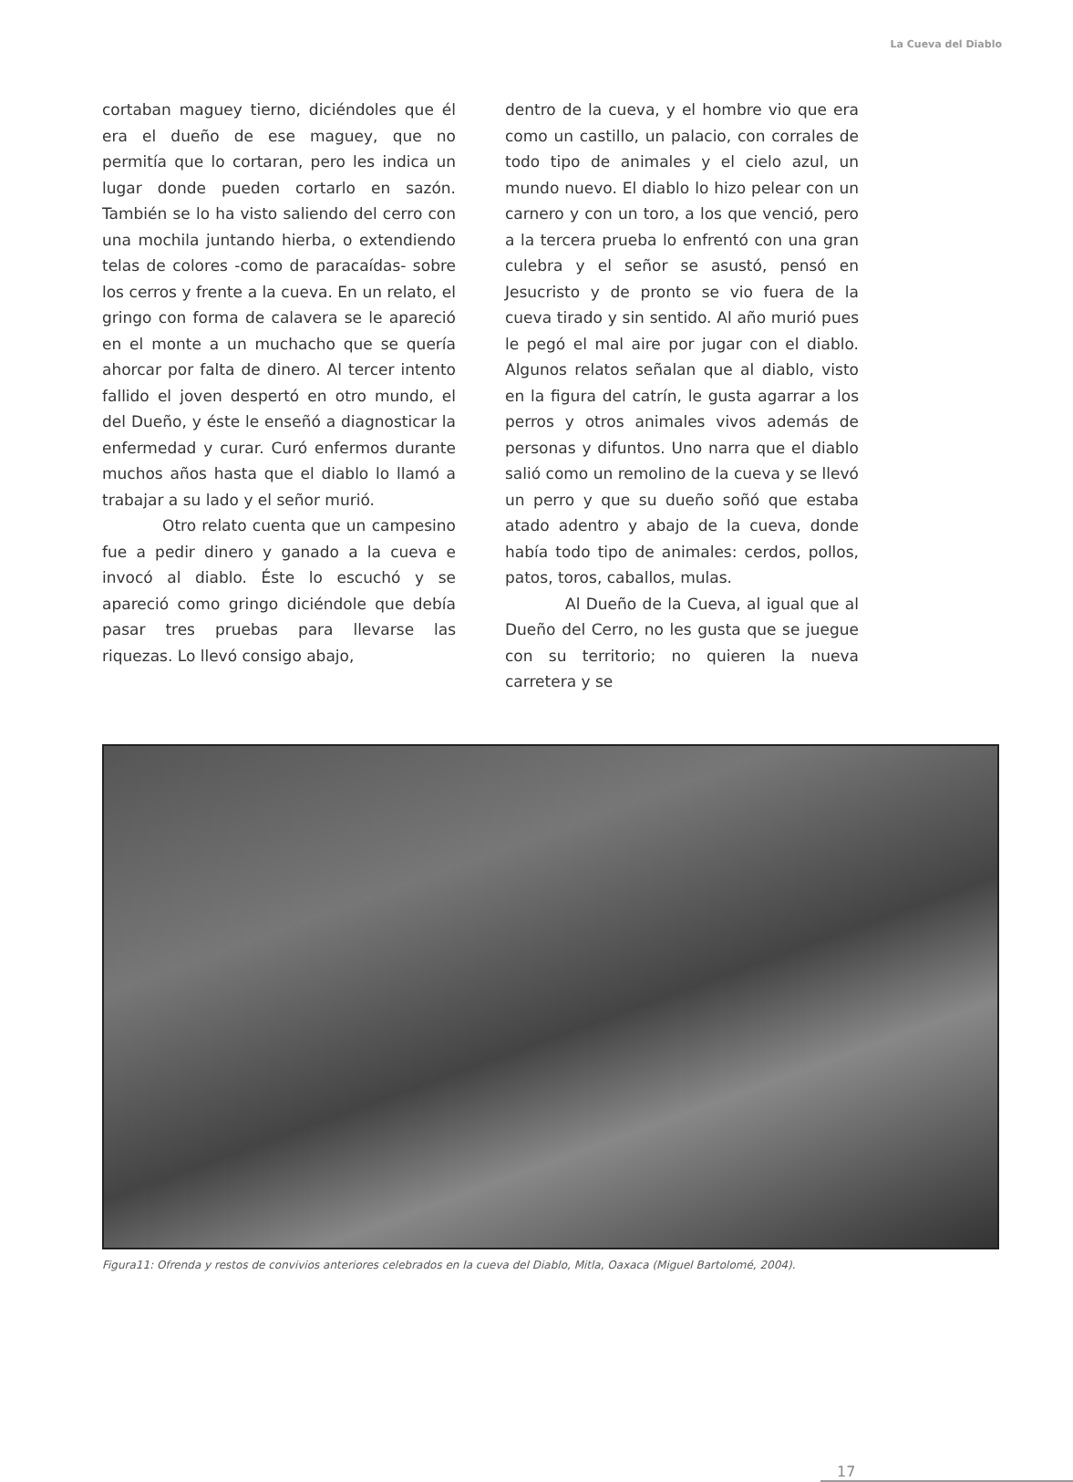La Cueva del Diablo
cortaban maguey tierno, diciéndoles que él era el dueño de ese maguey, que no permitía que lo cortaran, pero les indica un lugar donde pueden cortarlo en sazón. También se lo ha visto saliendo del cerro con una mochila juntando hierba, o extendiendo telas de colores -como de paracaídas- sobre los cerros y frente a la cueva. En un relato, el gringo con forma de calavera se le apareció en el monte a un muchacho que se quería ahorcar por falta de dinero. Al tercer intento fallido el joven despertó en otro mundo, el del Dueño, y éste le enseñó a diagnosticar la enfermedad y curar. Curó enfermos durante muchos años hasta que el diablo lo llamó a trabajar a su lado y el señor murió.
Otro relato cuenta que un campesino fue a pedir dinero y ganado a la cueva e invocó al diablo. Éste lo escuchó y se apareció como gringo diciéndole que debía pasar tres pruebas para llevarse las riquezas. Lo llevó consigo abajo,
dentro de la cueva, y el hombre vio que era como un castillo, un palacio, con corrales de todo tipo de animales y el cielo azul, un mundo nuevo. El diablo lo hizo pelear con un carnero y con un toro, a los que venció, pero a la tercera prueba lo enfrentó con una gran culebra y el señor se asustó, pensó en Jesucristo y de pronto se vio fuera de la cueva tirado y sin sentido. Al año murió pues le pegó el mal aire por jugar con el diablo. Algunos relatos señalan que al diablo, visto en la figura del catrín, le gusta agarrar a los perros y otros animales vivos además de personas y difuntos. Uno narra que el diablo salió como un remolino de la cueva y se llevó un perro y que su dueño soñó que estaba atado adentro y abajo de la cueva, donde había todo tipo de animales: cerdos, pollos, patos, toros, caballos, mulas.
Al Dueño de la Cueva, al igual que al Dueño del Cerro, no les gusta que se juegue con su territorio; no quieren la nueva carretera y se
Figura11: Ofrenda y restos de convivios anteriores celebrados en la cueva del Diablo, Mitla, Oaxaca (Miguel Bartolomé, 2004).
17